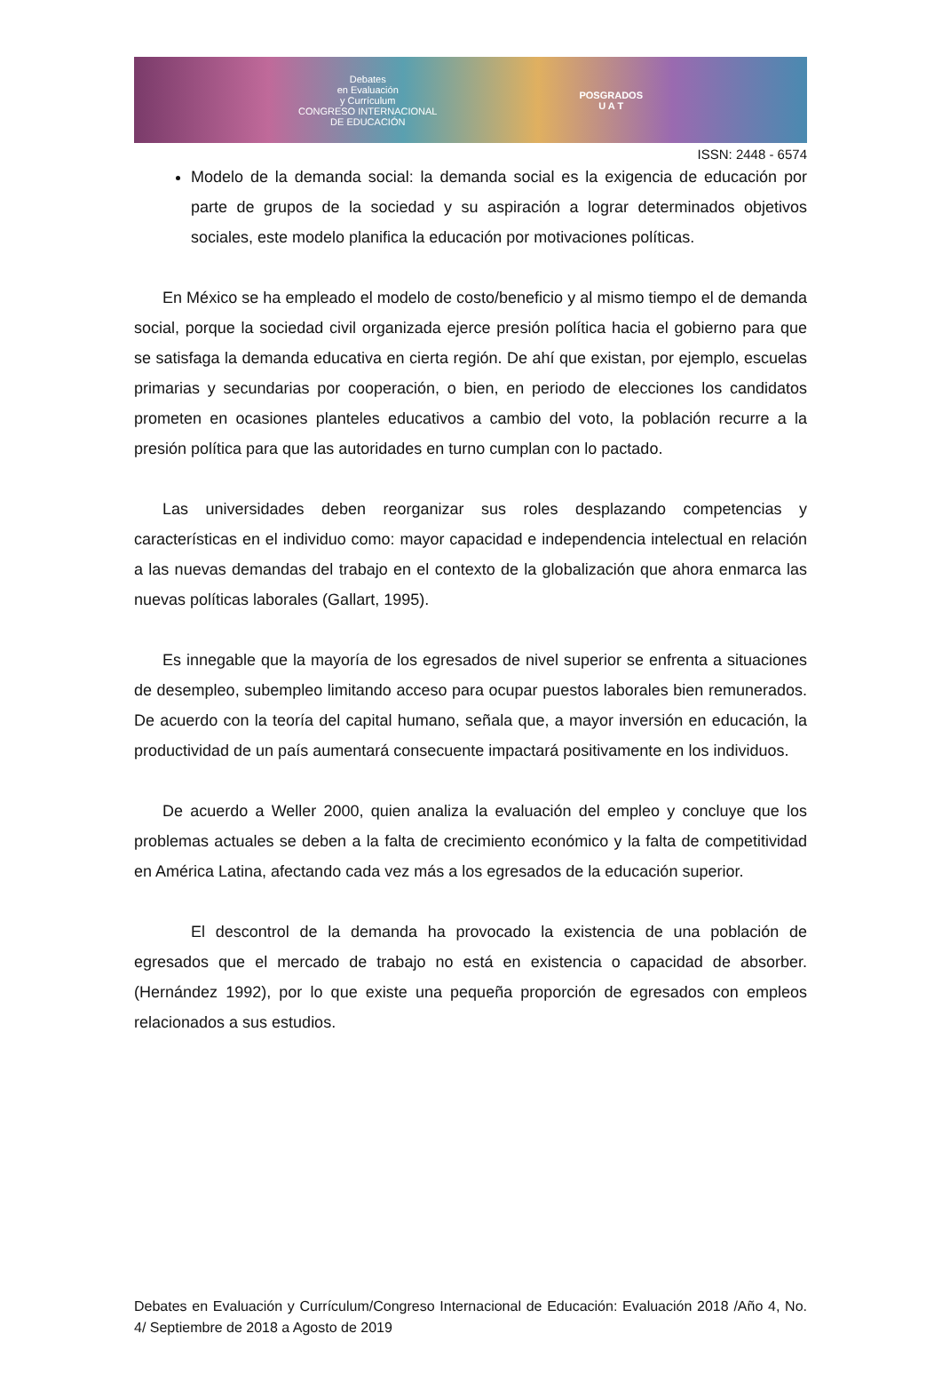Debates
en Evaluación
y Currículum
CONGRESO INTERNACIONAL
DE EDUCACIÓN
POSGRADOS
U A T
ISSN: 2448 - 6574
Modelo de la demanda social: la demanda social es la exigencia de educación por parte de grupos de la sociedad y su aspiración a lograr determinados objetivos sociales, este modelo planifica la educación por motivaciones políticas.
En México se ha empleado el modelo de costo/beneficio y al mismo tiempo el de demanda social, porque la sociedad civil organizada ejerce presión política hacia el gobierno para que se satisfaga la demanda educativa en cierta región. De ahí que existan, por ejemplo, escuelas primarias y secundarias por cooperación, o bien, en periodo de elecciones los candidatos prometen en ocasiones planteles educativos a cambio del voto, la población recurre a la presión política para que las autoridades en turno cumplan con lo pactado.
Las universidades deben reorganizar sus roles desplazando competencias y características en el individuo como: mayor capacidad e independencia intelectual en relación a las nuevas demandas del trabajo en el contexto de la globalización que ahora enmarca las nuevas políticas laborales (Gallart, 1995).
Es innegable que la mayoría de los egresados de nivel superior se enfrenta a situaciones de desempleo, subempleo limitando acceso para ocupar puestos laborales bien remunerados. De acuerdo con la teoría del capital humano, señala que, a mayor inversión en educación, la productividad de un país aumentará consecuente impactará positivamente en los individuos.
De acuerdo a Weller 2000, quien analiza la evaluación del empleo y concluye que los problemas actuales se deben a la falta de crecimiento económico y la falta de competitividad en América Latina, afectando cada vez más a los egresados de la educación superior.
El descontrol de la demanda ha provocado la existencia de una población de egresados que el mercado de trabajo no está en existencia o capacidad de absorber. (Hernández 1992), por lo que existe una pequeña proporción de egresados con empleos relacionados a sus estudios.
Debates en Evaluación y Currículum/Congreso Internacional de Educación: Evaluación 2018 /Año 4, No. 4/ Septiembre de 2018 a Agosto de 2019